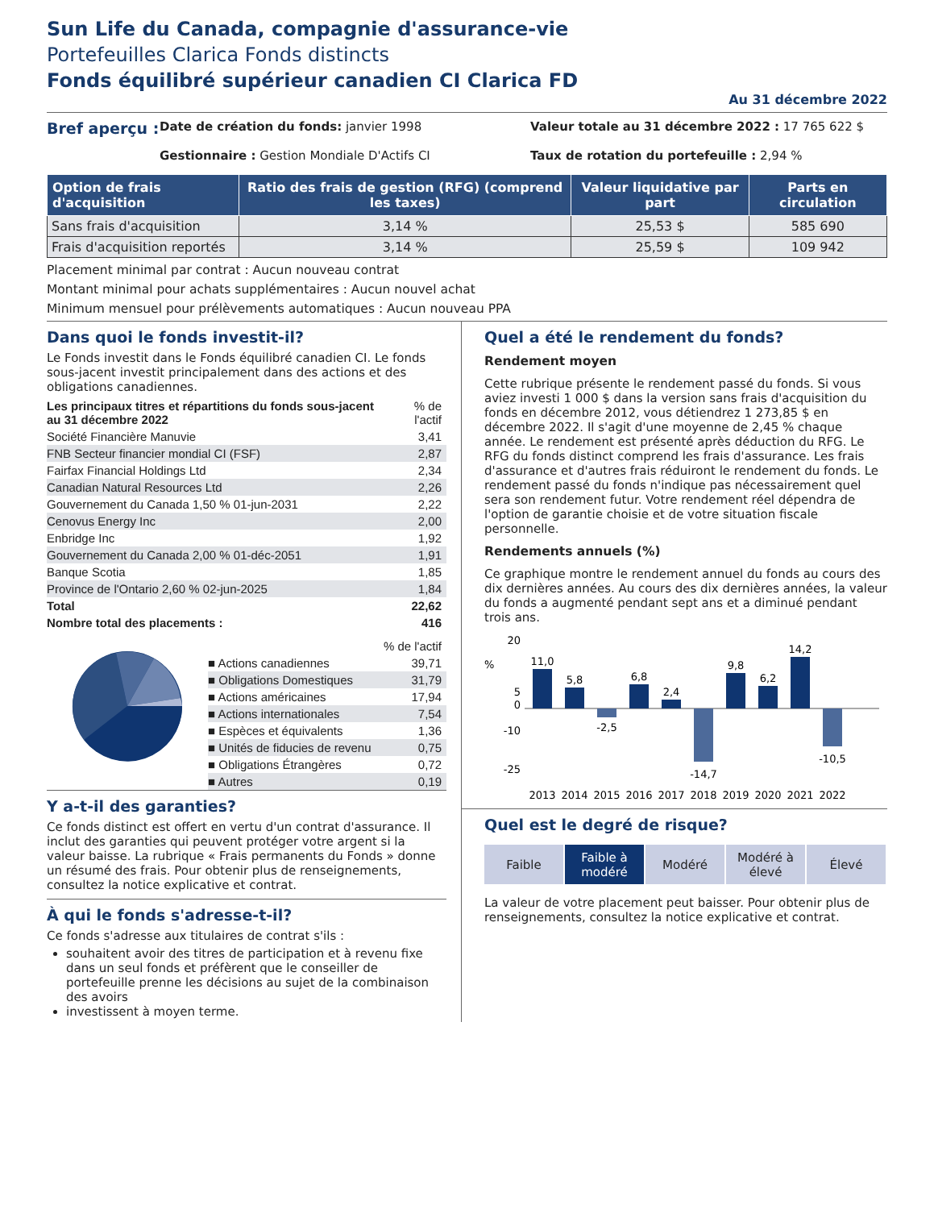Sun Life du Canada, compagnie d'assurance-vie
Portefeuilles Clarica Fonds distincts
Fonds équilibré supérieur canadien CI Clarica FD
Au 31 décembre 2022
Bref aperçu :
Date de création du fonds: janvier 1998
Valeur totale au 31 décembre 2022 : 17 765 622 $
Gestionnaire : Gestion Mondiale D'Actifs CI
Taux de rotation du portefeuille : 2,94 %
| Option de frais d'acquisition | Ratio des frais de gestion (RFG) (comprend les taxes) | Valeur liquidative par part | Parts en circulation |
| --- | --- | --- | --- |
| Sans frais d'acquisition | 3,14 % | 25,53 $ | 585 690 |
| Frais d'acquisition reportés | 3,14 % | 25,59 $ | 109 942 |
Placement minimal par contrat : Aucun nouveau contrat
Montant minimal pour achats supplémentaires : Aucun nouvel achat
Minimum mensuel pour prélèvements automatiques : Aucun nouveau PPA
Dans quoi le fonds investit-il?
Le Fonds investit dans le Fonds équilibré canadien CI. Le fonds sous-jacent investit principalement dans des actions et des obligations canadiennes.
| Les principaux titres et répartitions du fonds sous-jacent au 31 décembre 2022 | % de l'actif |
| Société Financière Manuvie | 3,41 |
| FNB Secteur financier mondial CI (FSF) | 2,87 |
| Fairfax Financial Holdings Ltd | 2,34 |
| Canadian Natural Resources Ltd | 2,26 |
| Gouvernement du Canada 1,50 % 01-jun-2031 | 2,22 |
| Cenovus Energy Inc | 2,00 |
| Enbridge Inc | 1,92 |
| Gouvernement du Canada 2,00 % 01-déc-2051 | 1,91 |
| Banque Scotia | 1,85 |
| Province de l'Ontario 2,60 % 02-jun-2025 | 1,84 |
| Total | 22,62 |
| Nombre total des placements : | 416 |
| | % de l'actif |
| ■ Actions canadiennes | 39,71 |
| ■ Obligations Domestiques | 31,79 |
| ■ Actions américaines | 17,94 |
| ■ Actions internationales | 7,54 |
| ■ Espèces et équivalents | 1,36 |
| ■ Unités de fiducies de revenu | 0,75 |
| ■ Obligations Étrangères | 0,72 |
| ■ Autres | 0,19 |
Y a-t-il des garanties?
Ce fonds distinct est offert en vertu d'un contrat d'assurance. Il inclut des garanties qui peuvent protéger votre argent si la valeur baisse. La rubrique « Frais permanents du Fonds » donne un résumé des frais. Pour obtenir plus de renseignements, consultez la notice explicative et contrat.
À qui le fonds s'adresse-t-il?
Ce fonds s'adresse aux titulaires de contrat s'ils :
souhaitent avoir des titres de participation et à revenu fixe dans un seul fonds et préfèrent que le conseiller de portefeuille prenne les décisions au sujet de la combinaison des avoirs
investissent à moyen terme.
Quel a été le rendement du fonds?
Rendement moyen
Cette rubrique présente le rendement passé du fonds. Si vous aviez investi 1 000 $ dans la version sans frais d'acquisition du fonds en décembre 2012, vous détiendrez 1 273,85 $ en décembre 2022. Il s'agit d'une moyenne de 2,45 % chaque année. Le rendement est présenté après déduction du RFG. Le RFG du fonds distinct comprend les frais d'assurance. Les frais d'assurance et d'autres frais réduiront le rendement du fonds. Le rendement passé du fonds n'indique pas nécessairement quel sera son rendement futur. Votre rendement réel dépendra de l'option de garantie choisie et de votre situation fiscale personnelle.
Rendements annuels (%)
Ce graphique montre le rendement annuel du fonds au cours des dix dernières années. Au cours des dix dernières années, la valeur du fonds a augmenté pendant sept ans et a diminué pendant trois ans.
%
20
5
0
-10
-25
11,0
5,8
-2,5
6,8
2,4
-14,7
9,8
6,2
14,2
-10,5
2013
2014
2015
2016
2017
2018
2019
2020
2021
2022
Quel est le degré de risque?
Faible Faible à modéré Modéré Modéré à élevé Élevé
La valeur de votre placement peut baisser. Pour obtenir plus de renseignements, consultez la notice explicative et contrat.